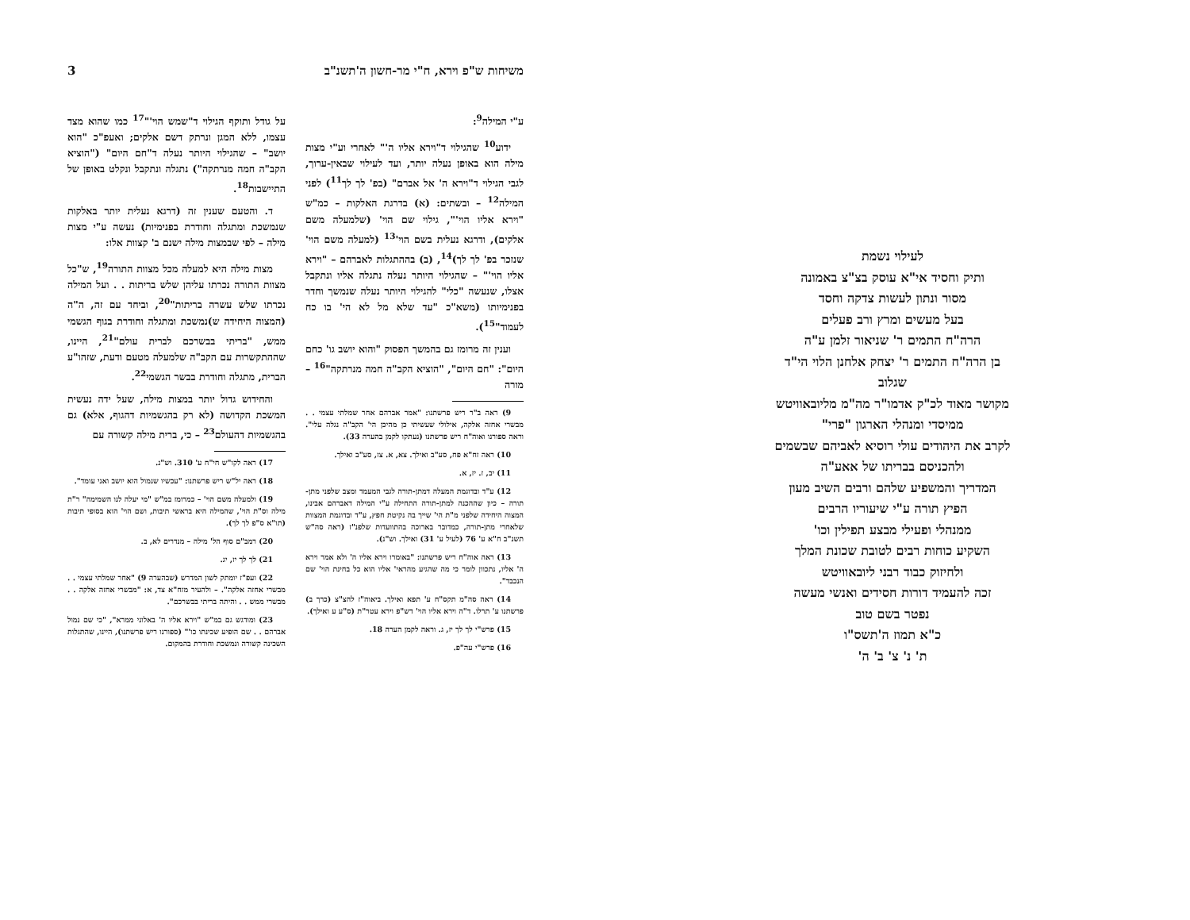3 משיחות ש"פ וירא, ח"י מר-חשון ה'תשנ"ב
ע"י המילה<sup>9</sup>:
ידוע<sup>10</sup> שהגילוי ד"וירא אליו ה'" לאחרי וע"י מצות מילה הוא באופן נעלה יותר, ועד לעילוי שבאין-ערוך, לגבי הגילוי ד"וירא ה' אל אברם" (בפ' לך לך<sup>11</sup>) לפני המילה<sup>12</sup> – ובשתים: (א) בדרגת האלקות – כמ"ש "וירא אליו הוי'", גילוי שם הוי' (שלמעלה משם אלקים), ודרגא נעלית בשם הוי'<sup>13</sup> (למעלה משם הוי' שנזכר בפ' לך לך)<sup>14</sup>, (ב) בההתגלות לאברהם – "וירא אליו הוי'" – שהגילוי היותר נעלה נתגלה אליו ונתקבל אצלו, שנעשה "כלי" להגילוי היותר נעלה שנמשך וחדר בפנימיותו (משא"כ "עד שלא מל לא הי' בו כח לעמוד"<sup>15</sup>).
וענין זה מרומז גם בהמשך הפסוק "והוא יושב גו' כחם היום": "חם היום", "הוציא הקב"ה חמה מנרתקה"<sup>16</sup> – מורה
9) ראה ב"ר ריש פרשתנו: "אמר אברהם אחר שמלתי עצמי . . מבשרי אחזה אלקה, אילולי שעשיתי כן מהיכן הי' הקב"ה נגלה עלי". וראה ספורנו ואוה"ח ריש פרשתנו (נעתקו לקמן בהערה 33).
10) ראה זח"א פח, סע"ב ואילך. צא, א. צז, סע"ב ואילך.
11) יב, ז. יז, א.
12) ע"ד ובדוגמת המעלה דמתן-תורה לגבי המעמד ומצב שלפני מתן-תורה – כיון שההכנה למתן-תורה התחילה ע"י המילה דאברהם אבינו, המצוה היחידה שלפני מ"ת הי' שייך בה נקיטת חפץ, ע"ד ובדוגמת המצוות שלאחרי מתן-תורה, כמדובר בארוכה בהתוועדות שלפנ"ז (ראה סה"ש תשנ"ב ח"א ע' 76 (לעיל ע' 31) ואילך. וש"נ).
13) ראה אוה"ח ריש פרשתנו: "באומרו וירא אליו ה' ולא אמר וירא ה' אליו, נתכוון לומר כי מה שהגיע מהראי' אליו הוא כל בחינת הוי' שם הנכבד".
14) ראה סה"מ תקס"ח ע' תפא ואילך. ביאוה"ז להצ"צ (כרך ב) פרשתנו ע' תרלו. ד"ה וירא אליו הוי' דש"פ וירא עטר"ת (ס"ע ע ואילך).
15) פרש"י לך לך יז, ג. וראה לקמן הערה 18.
16) פרש"י עה"פ.
על גודל ותוקף הגילוי ד"שמש הוי'"<sup>17</sup> כמו שהוא מצד עצמו, ללא המגן ונרתק דשם אלקים; ואעפ"כ "הוא יושב" – שהגילוי היותר נעלה ד"חם היום" ("הוציא הקב"ה חמה מנרתקה") נתגלה ונתקבל ונקלט באופן של התיישבות<sup>18</sup>.
ד. והטעם שענין זה (דרגא נעלית יותר באלקות שנמשכת ומתגלה וחודרת בפנימיות) נעשה ע"י מצות מילה – לפי שבמצות מילה ישנם ב' קצוות אלו:
מצות מילה היא למעלה מכל מצוות התורה<sup>19</sup>, ש"כל מצוות התורה נכרתו עליהן שלש בריתות . . ועל המילה נכרתו שלש עשרה בריתות"<sup>20</sup>, וביחד עם זה, ה"ה (המצוה היחידה ש)נמשכת ומתגלה וחודרת בגוף הגשמי ממש, "בריתי בבשרכם לברית עולם"<sup>21</sup>, היינו, שההתקשרות עם הקב"ה שלמעלה מטעם ודעת, שזהו"ע הברית, מתגלה וחודרת בבשר הגשמי<sup>22</sup>.
והחידוש גדול יותר במצות מילה, שעל ידה נעשית המשכת הקדושה (לא רק בהגשמיות דהגוף, אלא) גם בהגשמיות דהעולם<sup>23</sup> – כי, ברית מילה קשורה עם
17) ראה לקו"ש חי"ח ע' 310. וש"נ.
18) ראה יל"ש ריש פרשתנו: "עכשיו שנמול הוא יושב ואני עומד".
19) ולמעלה משם הוי' – כמרומז במ"ש "מי יעלה לנו השמימה" ר"ת מילה וס"ת הוי', שהמילה היא בראשי תיבות, ושם הוי' הוא בסופי תיבות (תו"א ס"פ לך לך).
20) רמב"ם סוף הל' מילה – מנדרים לא, ב.
21) לך לך יז, יג.
22) ועפ"ז יומתק לשון המדרש (שבהערה 9) "אחר שמלתי עצמי . . מבשרי אחזה אלקה". – ולהעיר מזח"א צד, א: "מבשרי אחזה אלקה . . מבשרי ממש . . והיתה בריתי בבשרכם".
23) ומודגש גם במ"ש "וירא אליו ה' באלוני ממרא", "כי שם נמול אברהם . . שם הופיע שכינתו כו'" (ספורנו ריש פרשתנו), היינו, שהתגלות השכינה קשורה ונמשכת וחודרת בהמקום.
לעילוי נשמת
ותיק וחסיד אי"א עוסק בצ"צ באמונה
מסור ונתון לעשות צדקה וחסד
בעל מעשים ומרץ ורב פעלים
הרה"ח התמים ר' שניאור זלמן ע"ה
בן הרה"ח התמים ר' יצחק אלחנן הלוי הי"ד
שגלוב
מקושר מאוד לכ"ק אדמו"ר מה"מ מליובאוויטש
ממיסדי ומנהלי הארגון "פרי"
לקרב את היהודים עולי רוסיא לאביהם שבשמים
ולהכניסם בבריתו של אאע"ה
המדריך והמשפיע שלהם ורבים השיב מעון
הפיץ תורה ע"י שיעוריו הרבים
ממנהלי ופעילי מבצע תפילין וכו'
השקיע כוחות רבים לטובת שכונת המלך
ולחיזוק כבוד רבני ליובאוויטש
זכה להעמיד דורות חסידים ואנשי מעשה
נפטר בשם טוב
כ"א תמוז ה'תשס"ו
ת' נ' צ' ב' ה'